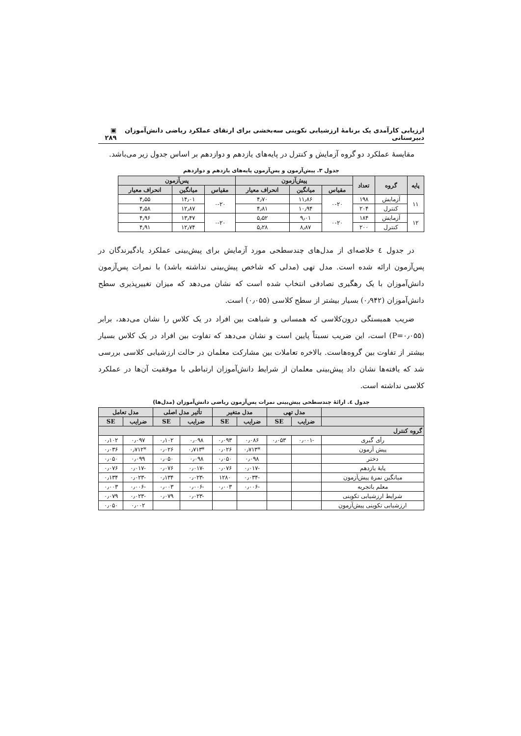ارزیابی کارآمدی یک برنامهٔ ارزشیابی تکوینی سه‌بخشی برای ارتقای عملکرد ریاضی دانش‌آموزان دبیرستانی ▣ ۲۸۹
مقایسهٔ عملکرد دو گروه آزمایش و کنترل در پایه‌های یازدهم و دوازدهم بر اساس جدول زیر می‌باشد.
جدول ۳. پیش‌آزمون و پس‌آزمون پایه‌های یازدهم و دوازدهم
| پایه | گروه | تعداد | پیش‌آزمون | | | پس‌آزمون | | |
| --- | --- | --- | --- | --- | --- | --- | --- | --- |
| | | | مقیاس | میانگین | انحراف معیار | مقیاس | میانگین | انحراف معیار |
| ۱۱ | آزمایش | ۱۹۸ | ۰-۲۰ | ۱۱٫۸۶ | ۴٫۷۰ | ۰-۲۰ | ۱۴٫۰۱ | ۴٫۵۵ |
| | کنترل | ۲۰۴ | | ۱۰٫۹۴ | ۴٫۸۱ | | ۱۲٫۸۷ | ۴٫۵۸ |
| ۱۲ | آزمایش | ۱۸۴ | ۰-۲۰ | ۹٫۰۱ | ۵٫۵۲ | ۰-۲۰ | ۱۳٫۴۷ | ۴٫۹۶ |
| | کنترل | ۲۰۰ | | ۸٫۸۷ | ۵٫۲۸ | | ۱۲٫۷۴ | ۴٫۹۱ |
در جدول ٤ خلاصه‌ای از مدل‌های چندسطحی مورد آزمایش برای پیش‌بینی عملکرد یادگیرندگان در پس‌آزمون ارائه شده است. مدل تهی (مدلی که شاخص پیش‌بینی نداشته باشد) با نمرات پس‌آزمون دانش‌آموزان با یک رهگیری تصادفی انتخاب شده است که نشان می‌دهد که میزان تغییرپذیری سطح دانش‌آموزان (۰٫۹۴۲) بسیار بیشتر از سطح کلاسی (۰٫۰۵۵) است.
ضریب همبستگی درون‌کلاسی که همسانی و شباهت بین افراد در یک کلاس را نشان می‌دهد، برابر (P=۰٫۰۵۵) است، این ضریب نسبتاً پایین است و نشان می‌دهد که تفاوت بین افراد در یک کلاس بسیار بیشتر از تفاوت بین گروه‌هاست. بالاخره تعاملات بین مشارکت معلمان در حالت ارزشیابی کلاسی بررسی شد که یافته‌ها نشان داد پیش‌بینی معلمان از شرایط دانش‌آموزان ارتباطی با موفقیت آن‌ها در عملکرد کلاسی نداشته است.
جدول ٤. ارائهٔ چندسطحی پیش‌بینی نمرات پس‌آزمون ریاضی دانش‌آموزان (مدل‌ها)
| | مدل تهی | | مدل متغیر | | تأثیر مدل اصلی | | مدل تعامل | |
| --- | --- | --- | --- | --- | --- | --- | --- | --- |
| | ضرایب | SE | ضرایب | SE | ضرایب | SE | ضرایب | SE |
| گروه کنترل | | | | | | | | |
| رأی گیری | -۰٫۰۰۱ | ۰٫۰۵۳ | ۰٫۰۸۶ | ۰٫۰۹۳ | ۰٫۰۹۸ | ۰٫۱۰۲ | ۰٫۰۹۷ | ۰٫۱۰۲ |
| پیش آزمون | | | *۰٫۷۱۳ | ۰٫۰۲۶ | *۰٫۷۱۳ | ۰٫۰۲۶ | *۰٫۷۱۲ | ۰٫۰۳۶ |
| دختر | | | ۰٫۰۹۸ | ۰٫۰۵۰ | ۰٫۰۹۸ | ۰٫۰۵۰ | ۰٫۰۹۹ | ۰٫۰۵۰ |
| پایهٔ یازدهم | | | -۰٫۰۱۷ | ۰٫۰۷۶ | -۰٫۰۱۷ | ۰٫۰۷۶ | -۰٫۰۱۷ | ۰٫۰۷۶ |
| میانگین نمرهٔ پیش‌آزمون | | | -۰٫۰۳۴ | ۱۲۸۰ | -۰٫۰۲۳ | ۰٫۱۳۴ | -۰٫۰۲۳ | ۰٫۱۳۴ |
| معلم باتجربه | | | -۰٫۰۰۶ | ۰٫۰۰۳ | -۰٫۰۰۶ | ۰٫۰۰۳ | -۰٫۰۰۶ | ۰٫۰۰۳ |
| شرایط ارزشیابی تکوینی | | | | | -۰٫۰۲۳ | ۰٫۰۷۹ | -۰٫۰۲۳ | ۰٫۰۷۹ |
| ارزشیابی تکوینی پیش‌آزمون | | | | | | | ۰٫۰۰۲ | ۰٫۰۵۰ |